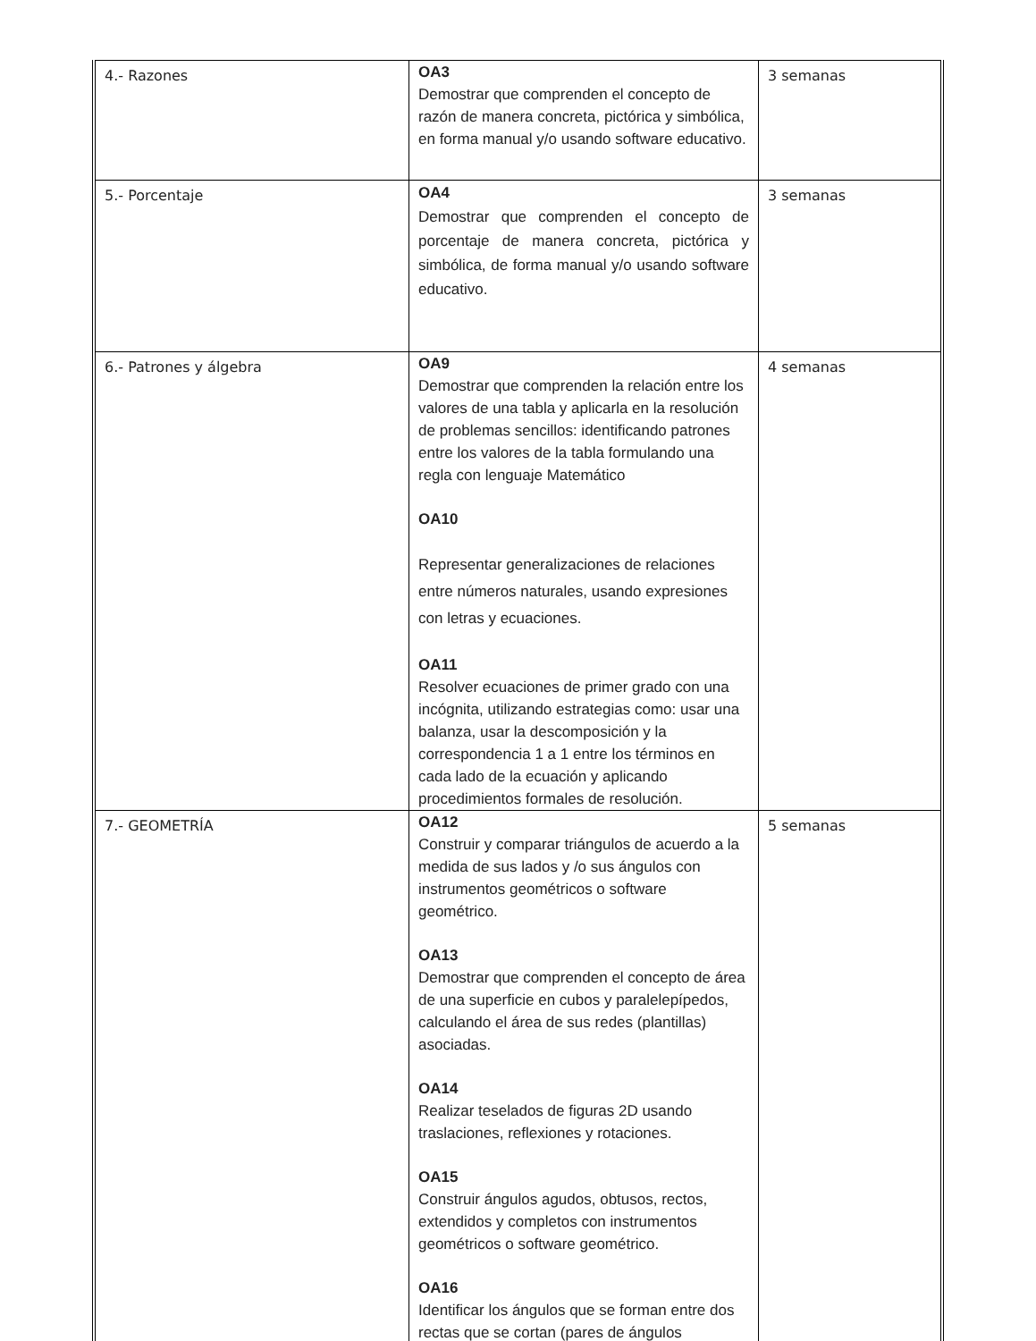| 4.- Razones | OA3 Demostrar que comprenden el concepto de razón de manera concreta, pictórica y simbólica, en forma manual y/o usando software educativo. | 3 semanas |
| 5.- Porcentaje | OA4 Demostrar que comprenden el concepto de porcentaje de manera concreta, pictórica y simbólica, de forma manual y/o usando software educativo. | 3 semanas |
| 6.- Patrones y álgebra | OA9 Demostrar que comprenden la relación entre los valores de una tabla y aplicarla en la resolución de problemas sencillos: identificando patrones entre los valores de la tabla formulando una regla con lenguaje Matemático OA10 Representar generalizaciones de relaciones entre números naturales, usando expresiones con letras y ecuaciones. OA11 Resolver ecuaciones de primer grado con una incógnita, utilizando estrategias como: usar una balanza, usar la descomposición y la correspondencia 1 a 1 entre los términos en cada lado de la ecuación y aplicando procedimientos formales de resolución. | 4 semanas |
| 7.- GEOMETRÍA | OA12 Construir y comparar triángulos de acuerdo a la medida de sus lados y /o sus ángulos con instrumentos geométricos o software geométrico. OA13 Demostrar que comprenden el concepto de área de una superficie en cubos y paralelepípedos, calculando el área de sus redes (plantillas) asociadas. OA14 Realizar teselados de figuras 2D usando traslaciones, reflexiones y rotaciones. OA15 Construir ángulos agudos, obtusos, rectos, extendidos y completos con instrumentos geométricos o software geométrico. OA16 Identificar los ángulos que se forman entre dos rectas que se cortan (pares de ángulos | 5 semanas |